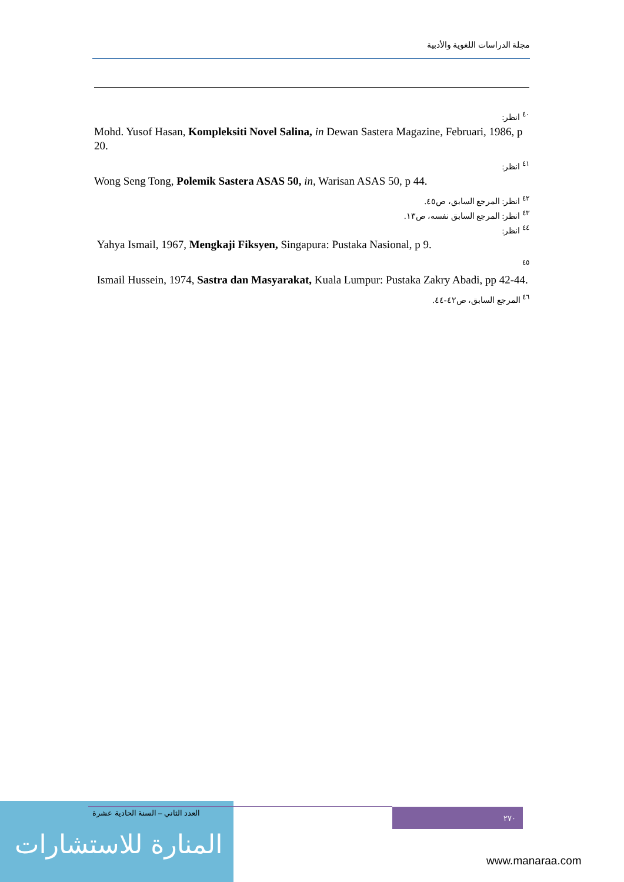مجلة الدراسات اللغوية والأدبية
<sup>٤٠</sup> انظر:
Mohd. Yusof Hasan, Kompleksiti Novel Salina, in Dewan Sastera Magazine, Februari, 1986, p 20.
<sup>٤١</sup> انظر:
Wong Seng Tong, Polemik Sastera ASAS 50, in, Warisan ASAS 50, p 44.
<sup>٤٢</sup> انظر: المرجع السابق، ص٤٥.
<sup>٤٣</sup> انظر: المرجع السابق نفسه، ص١٣.
<sup>٤٤</sup> انظر:
Yahya Ismail, 1967, Mengkaji Fiksyen, Singapura: Pustaka Nasional, p 9.
<sup>٤٥</sup>
Ismail Hussein, 1974, Sastra dan Masyarakat, Kuala Lumpur: Pustaka Zakry Abadi, pp 42-44.
<sup>٤٦</sup> المرجع السابق، ص٤٢-٤٤.
العدد الثاني – السنة الحادية عشرة
٢٧٠
المنارة للاستشارات
www.manaraa.com